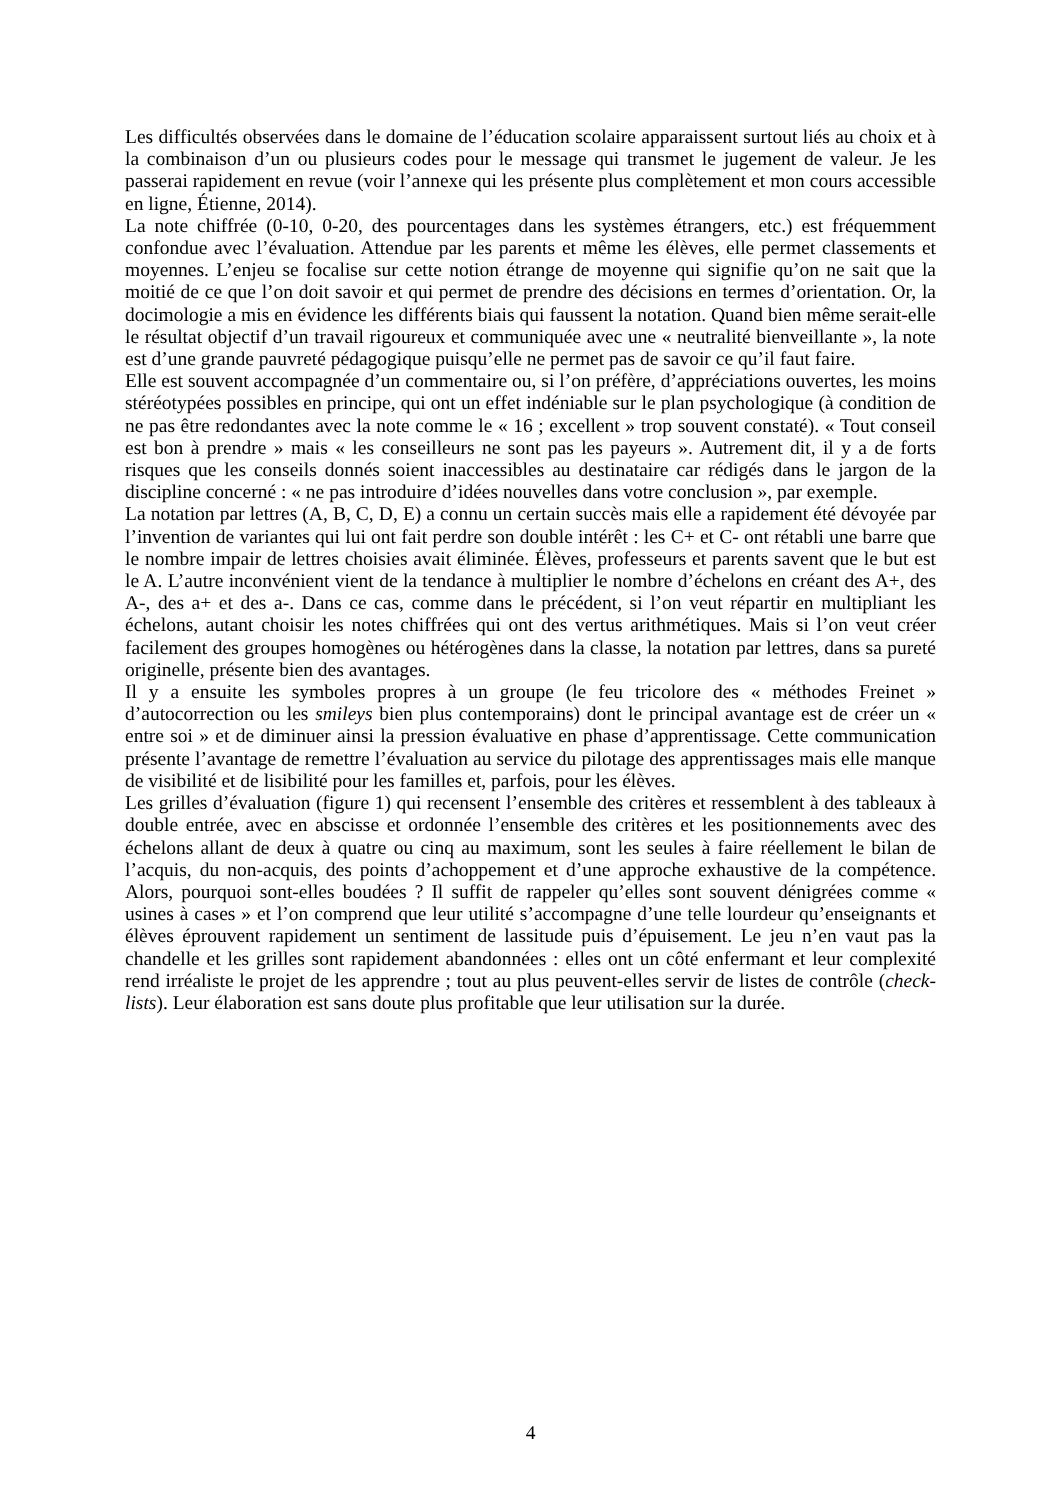Les difficultés observées dans le domaine de l’éducation scolaire apparaissent surtout liés au choix et à la combinaison d’un ou plusieurs codes pour le message qui transmet le jugement de valeur. Je les passerai rapidement en revue (voir l’annexe qui les présente plus complètement et mon cours accessible en ligne, Étienne, 2014).
La note chiffrée (0-10, 0-20, des pourcentages dans les systèmes étrangers, etc.) est fréquemment confondue avec l’évaluation. Attendue par les parents et même les élèves, elle permet classements et moyennes. L’enjeu se focalise sur cette notion étrange de moyenne qui signifie qu’on ne sait que la moitié de ce que l’on doit savoir et qui permet de prendre des décisions en termes d’orientation. Or, la docimologie a mis en évidence les différents biais qui faussent la notation. Quand bien même serait-elle le résultat objectif d’un travail rigoureux et communiquée avec une « neutralité bienveillante », la note est d’une grande pauvreté pédagogique puisqu’elle ne permet pas de savoir ce qu’il faut faire.
Elle est souvent accompagnée d’un commentaire ou, si l’on préfère, d’appréciations ouvertes, les moins stéréotypées possibles en principe, qui ont un effet indéniable sur le plan psychologique (à condition de ne pas être redondantes avec la note comme le « 16 ; excellent » trop souvent constaté). « Tout conseil est bon à prendre » mais « les conseilleurs ne sont pas les payeurs ». Autrement dit, il y a de forts risques que les conseils donnés soient inaccessibles au destinataire car rédigés dans le jargon de la discipline concerné : « ne pas introduire d’idées nouvelles dans votre conclusion », par exemple.
La notation par lettres (A, B, C, D, E) a connu un certain succès mais elle a rapidement été dévoyée par l’invention de variantes qui lui ont fait perdre son double intérêt : les C+ et C- ont rétabli une barre que le nombre impair de lettres choisies avait éliminée. Élèves, professeurs et parents savent que le but est le A. L’autre inconvénient vient de la tendance à multiplier le nombre d’échelons en créant des A+, des A-, des a+ et des a-. Dans ce cas, comme dans le précédent, si l’on veut répartir en multipliant les échelons, autant choisir les notes chiffrées qui ont des vertus arithmétiques. Mais si l’on veut créer facilement des groupes homogènes ou hétérogènes dans la classe, la notation par lettres, dans sa pureté originelle, présente bien des avantages.
Il y a ensuite les symboles propres à un groupe (le feu tricolore des « méthodes Freinet » d’autocorrection ou les smileys bien plus contemporains) dont le principal avantage est de créer un « entre soi » et de diminuer ainsi la pression évaluative en phase d’apprentissage. Cette communication présente l’avantage de remettre l’évaluation au service du pilotage des apprentissages mais elle manque de visibilité et de lisibilité pour les familles et, parfois, pour les élèves.
Les grilles d’évaluation (figure 1) qui recensent l’ensemble des critères et ressemblent à des tableaux à double entrée, avec en abscisse et ordonnée l’ensemble des critères et les positionnements avec des échelons allant de deux à quatre ou cinq au maximum, sont les seules à faire réellement le bilan de l’acquis, du non-acquis, des points d’achoppement et d’une approche exhaustive de la compétence. Alors, pourquoi sont-elles boudées ? Il suffit de rappeler qu’elles sont souvent dénigrées comme « usines à cases » et l’on comprend que leur utilité s’accompagne d’une telle lourdeur qu’enseignants et élèves éprouvent rapidement un sentiment de lassitude puis d’épuisement. Le jeu n’en vaut pas la chandelle et les grilles sont rapidement abandonnées : elles ont un côté enfermant et leur complexité rend irréaliste le projet de les apprendre ; tout au plus peuvent-elles servir de listes de contrôle (check-lists). Leur élaboration est sans doute plus profitable que leur utilisation sur la durée.
4